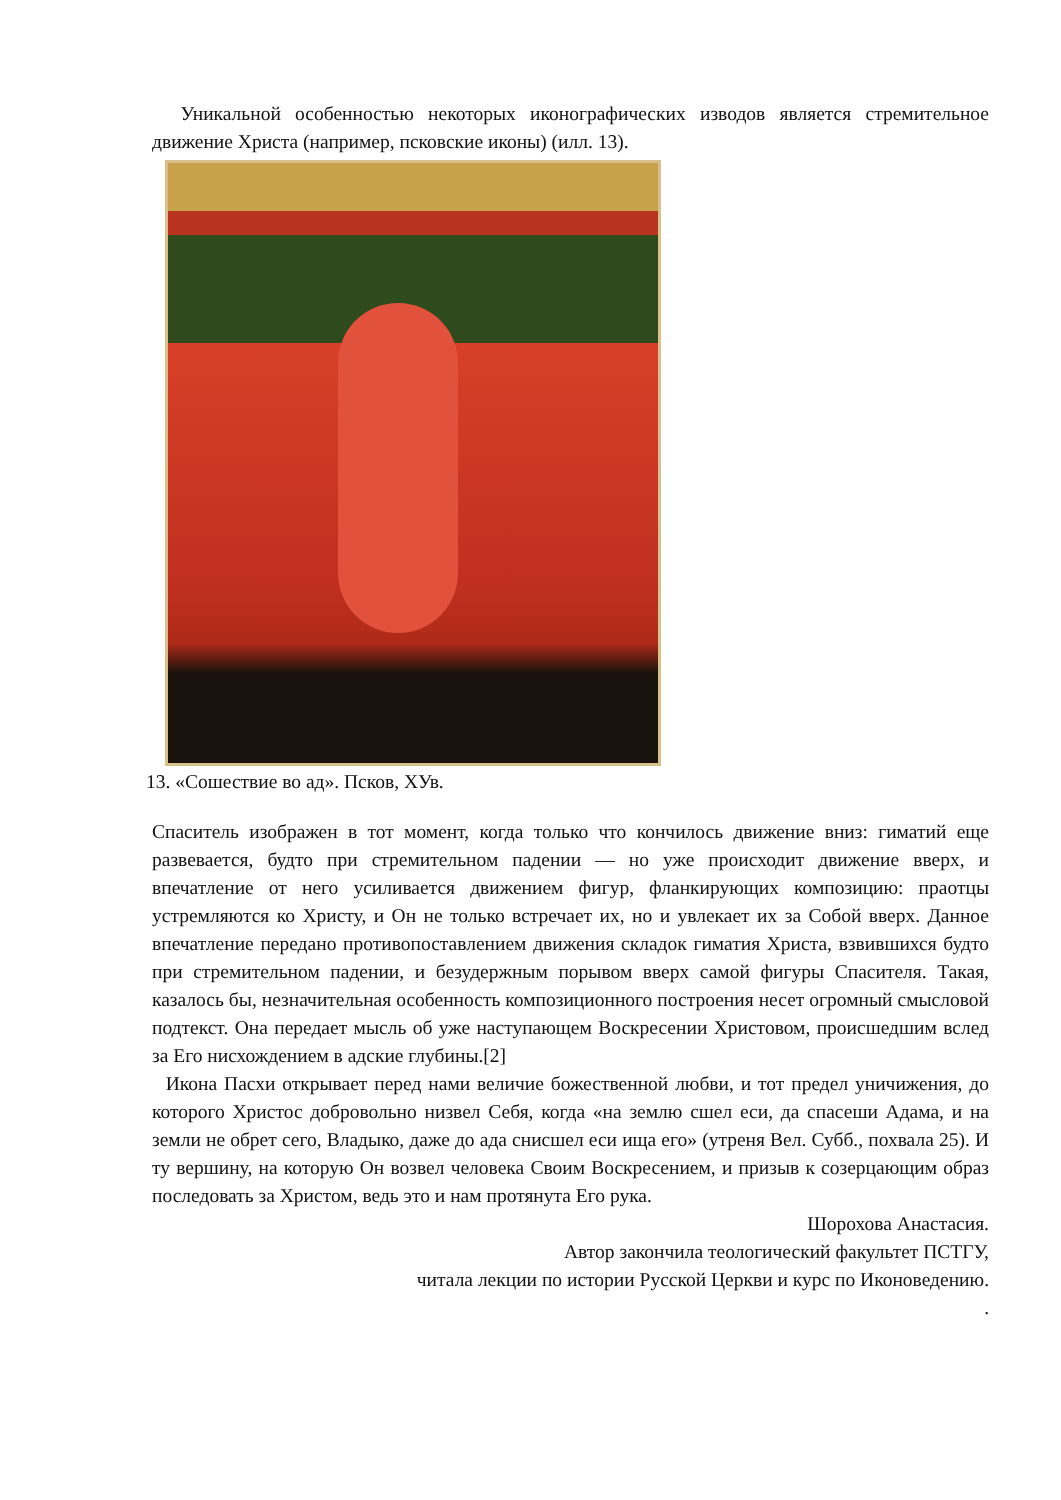Уникальной особенностью некоторых иконографических изводов является стремительное движение Христа (например, псковские иконы) (илл. 13).
13. «Сошествие во ад». Псков, ХУв.
Спаситель изображен в тот момент, когда только что кончилось движение вниз: гиматий еще развевается, будто при стремительном падении — но уже происходит движение вверх, и впечатление от него усиливается движением фигур, фланкирующих композицию: праотцы устремляются ко Христу, и Он не только встречает их, но и увлекает их за Собой вверх. Данное впечатление передано противопоставлением движения складок гиматия Христа, взвившихся будто при стремительном падении, и безудержным порывом вверх самой фигуры Спасителя. Такая, казалось бы, незначительная особенность композиционного построения несет огромный смысловой подтекст. Она передает мысль об уже наступающем Воскресении Христовом, происшедшим вслед за Его нисхождением в адские глубины.[2]
Икона Пасхи открывает перед нами величие божественной любви, и тот предел уничижения, до которого Христос добровольно низвел Себя, когда «на землю сшел еси, да спасеши Адама, и на земли не обрет сего, Владыко, даже до ада снисшел еси ища его» (утреня Вел. Субб., похвала 25). И ту вершину, на которую Он возвел человека Своим Воскресением, и призыв к созерцающим образ последовать за Христом, ведь это и нам протянута Его рука.
Шорохова Анастасия.
Автор закончила теологический факультет ПСТГУ,
читала лекции по истории Русской Церкви и курс по Иконоведению.
.